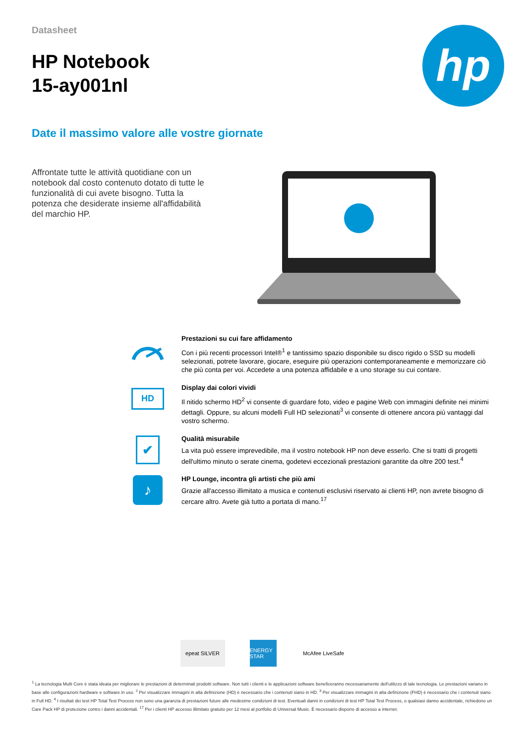Datasheet
HP Notebook
15-ay001nl
hp
Date il massimo valore alle vostre giornate
Affrontate tutte le attività quotidiane con un notebook dal costo contenuto dotato di tutte le funzionalità di cui avete bisogno. Tutta la potenza che desiderate insieme all'affidabilità del marchio HP.
Prestazioni su cui fare affidamento
Con i più recenti processori Intel®<sup>1</sup> e tantissimo spazio disponibile su disco rigido o SSD su modelli selezionati, potrete lavorare, giocare, eseguire più operazioni contemporaneamente e memorizzare ciò che più conta per voi. Accedete a una potenza affidabile e a uno storage su cui contare.
HD
Display dai colori vividi
Il nitido schermo HD<sup>2</sup> vi consente di guardare foto, video e pagine Web con immagini definite nei minimi dettagli. Oppure, su alcuni modelli Full HD selezionati<sup>3</sup> vi consente di ottenere ancora più vantaggi dal vostro schermo.
✔
Qualità misurabile
La vita può essere imprevedibile, ma il vostro notebook HP non deve esserlo. Che si tratti di progetti dell'ultimo minuto o serate cinema, godetevi eccezionali prestazioni garantite da oltre 200 test.<sup>4</sup>
♪
HP Lounge, incontra gli artisti che più ami
Grazie all'accesso illimitato a musica e contenuti esclusivi riservato ai clienti HP, non avrete bisogno di cercare altro. Avete già tutto a portata di mano.<sup>17</sup>
epeat SILVER ENERGY STAR
McAfee LiveSafe
<sup>1</sup> La tecnologia Multi Core è stata ideata per migliorare le prestazioni di determinati prodotti software. Non tutti i clienti e le applicazioni software beneficeranno necessariamente dell'utilizzo di tale tecnologia. Le prestazioni variano in base alle configurazioni hardware e software in uso. <sup>2</sup> Per visualizzare immagini in alta definizione (HD) è necessario che i contenuti siano in HD. <sup>3</sup> Per visualizzare immagini in alta definizione (FHD) è necessario che i contenuti siano in Full HD. <sup>4</sup> I risultati dei test HP Total Test Process non sono una garanzia di prestazioni future alle medesime condizioni di test. Eventuali danni in condizioni di test HP Total Test Process, o qualsiasi danno accidentale, richiedono un Care Pack HP di protezione contro i danni accidentali. <sup>17</sup> Per i clienti HP accesso illimitato gratuito per 12 mesi al portfolio di Universal Music. È necessario disporre di accesso a internet.